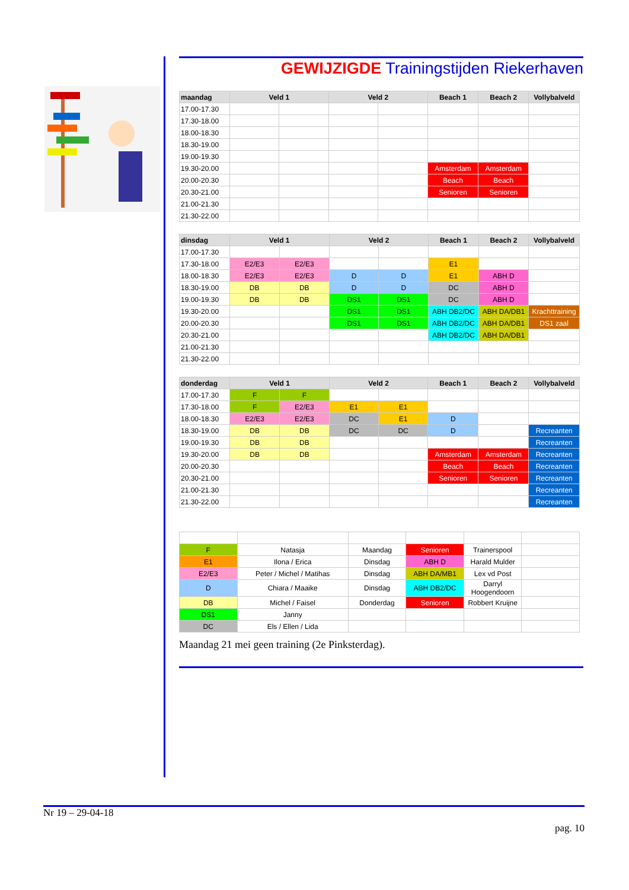GEWIJZIGDE Trainingstijden Riekerhaven
| maandag | Veld 1 | | Veld 2 | | Beach 1 | Beach 2 | Vollybalveld |
| --- | --- | --- | --- | --- | --- | --- | --- |
| 17.00-17.30 | | | | | | | |
| 17.30-18.00 | | | | | | | |
| 18.00-18.30 | | | | | | | |
| 18.30-19.00 | | | | | | | |
| 19.00-19.30 | | | | | | | |
| 19.30-20.00 | | | | | Amsterdam | Amsterdam | |
| 20.00-20.30 | | | | | Beach | Beach | |
| 20.30-21.00 | | | | | Senioren | Senioren | |
| 21.00-21.30 | | | | | | | |
| 21.30-22.00 | | | | | | | |
| dinsdag | Veld 1 | | Veld 2 | | Beach 1 | Beach 2 | Vollybalveld |
| --- | --- | --- | --- | --- | --- | --- | --- |
| 17.00-17.30 | | | | | | | |
| 17.30-18.00 | E2/E3 | E2/E3 | | | E1 | | |
| 18.00-18.30 | E2/E3 | E2/E3 | D | D | E1 | ABH D | |
| 18.30-19.00 | DB | DB | D | D | DC | ABH D | |
| 19.00-19.30 | DB | DB | DS1 | DS1 | DC | ABH D | |
| 19.30-20.00 | | | DS1 | DS1 | ABH DB2/DC | ABH DA/DB1 | Krachttraining |
| 20.00-20.30 | | | DS1 | DS1 | ABH DB2/DC | ABH DA/DB1 | DS1 zaal |
| 20.30-21.00 | | | | | ABH DB2/DC | ABH DA/DB1 | |
| 21.00-21.30 | | | | | | | |
| 21.30-22.00 | | | | | | | |
| donderdag | Veld 1 | | Veld 2 | | Beach 1 | Beach 2 | Vollybalveld |
| --- | --- | --- | --- | --- | --- | --- | --- |
| 17.00-17.30 | F | F | | | | | |
| 17.30-18.00 | F | E2/E3 | E1 | E1 | | | |
| 18.00-18.30 | E2/E3 | E2/E3 | DC | E1 | D | | |
| 18.30-19.00 | DB | DB | DC | DC | D | | Recreanten |
| 19.00-19.30 | DB | DB | | | | | Recreanten |
| 19.30-20.00 | DB | DB | | | Amsterdam | Amsterdam | Recreanten |
| 20.00-20.30 | | | | | Beach | Beach | Recreanten |
| 20.30-21.00 | | | | | Senioren | Senioren | Recreanten |
| 21.00-21.30 | | | | | | | Recreanten |
| 21.30-22.00 | | | | | | | Recreanten |
| F | Natasja | Maandag | Senioren | Trainerspool | |
| E1 | Ilona / Erica | Dinsdag | ABH D | Harald Mulder | |
| E2/E3 | Peter / Michel / Matihas | Dinsdag | ABH DA/MB1 | Lex vd Post | |
| D | Chiara / Maaike | Dinsdag | ABH DB2/DC | Darryl Hoogendoorn | |
| DB | Michel / Faisel | Donderdag | Senioren | Robbert Kruijne | |
| DS1 | Janny | | | | |
| DC | Els / Ellen / Lida | | | | |
Maandag 21 mei geen training (2e Pinksterdag).
Nr 19 – 29-04-18
pag. 10